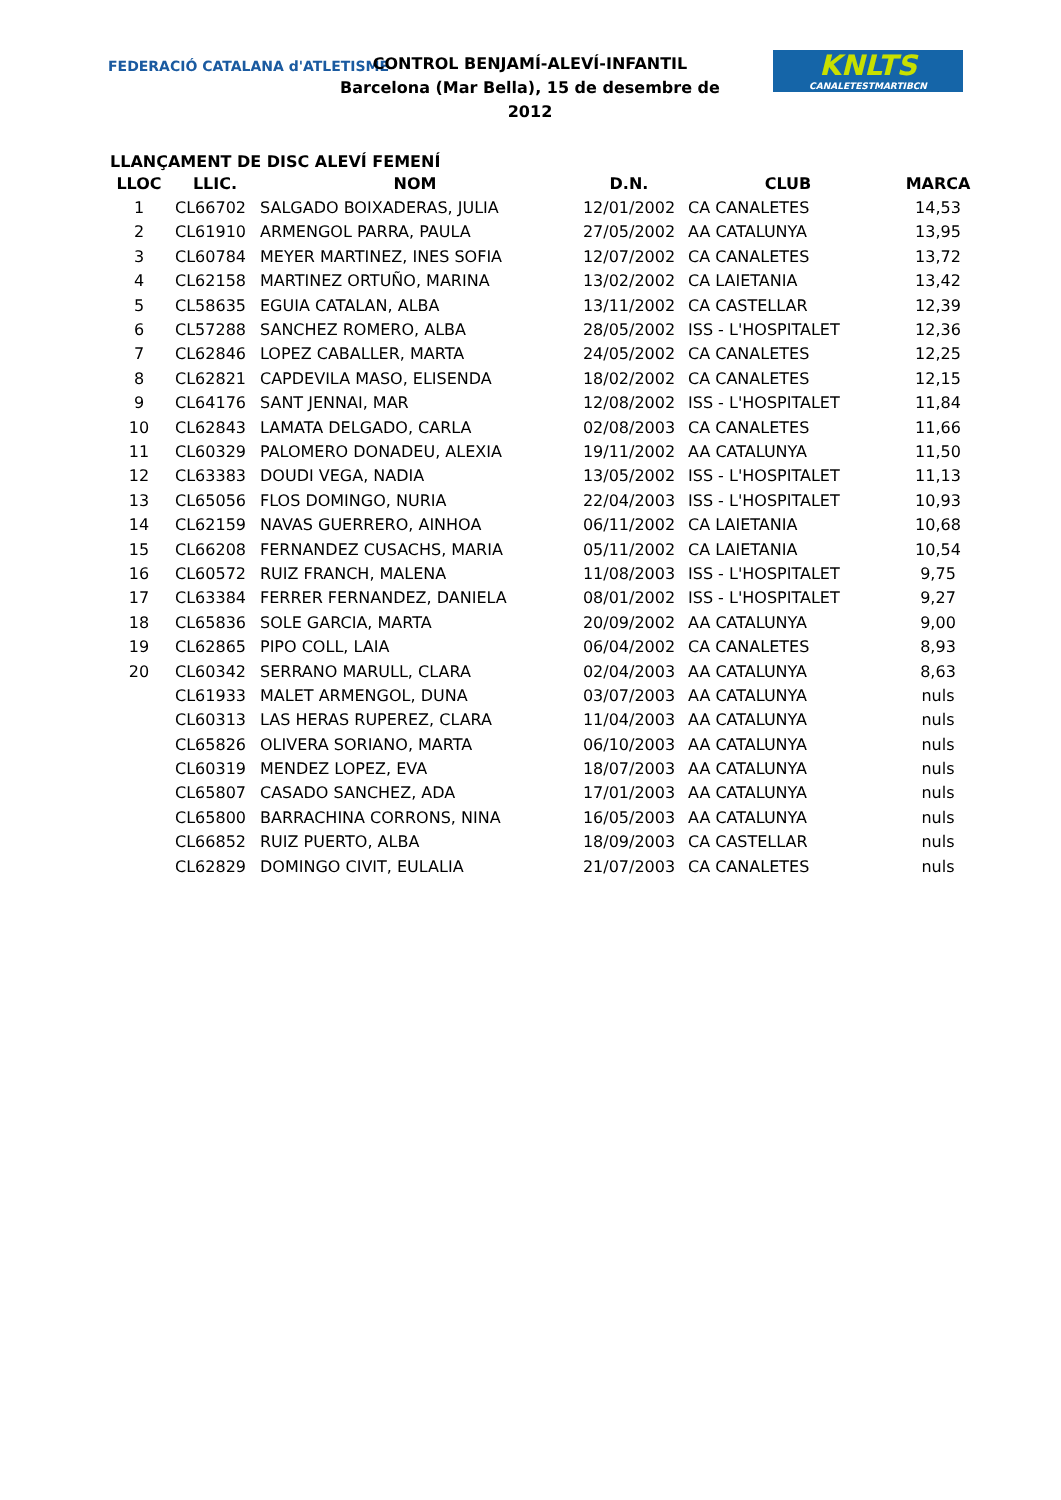FEDERACIÓ CATALANA d'ATLETISME
CONTROL BENJAMÍ-ALEVÍ-INFANTIL
Barcelona (Mar Bella), 15 de desembre de 2012
KNLTS
CANALETESTMARTIBCN
LLANÇAMENT DE DISC ALEVÍ FEMENÍ
| LLOC | LLIC. | NOM | D.N. | CLUB | MARCA |
| --- | --- | --- | --- | --- | --- |
| 1 | CL66702 | SALGADO BOIXADERAS, JULIA | 12/01/2002 | CA CANALETES | 14,53 |
| 2 | CL61910 | ARMENGOL PARRA, PAULA | 27/05/2002 | AA CATALUNYA | 13,95 |
| 3 | CL60784 | MEYER MARTINEZ, INES SOFIA | 12/07/2002 | CA CANALETES | 13,72 |
| 4 | CL62158 | MARTINEZ ORTUÑO, MARINA | 13/02/2002 | CA LAIETANIA | 13,42 |
| 5 | CL58635 | EGUIA CATALAN, ALBA | 13/11/2002 | CA CASTELLAR | 12,39 |
| 6 | CL57288 | SANCHEZ ROMERO, ALBA | 28/05/2002 | ISS - L'HOSPITALET | 12,36 |
| 7 | CL62846 | LOPEZ CABALLER, MARTA | 24/05/2002 | CA CANALETES | 12,25 |
| 8 | CL62821 | CAPDEVILA MASO, ELISENDA | 18/02/2002 | CA CANALETES | 12,15 |
| 9 | CL64176 | SANT JENNAI, MAR | 12/08/2002 | ISS - L'HOSPITALET | 11,84 |
| 10 | CL62843 | LAMATA DELGADO, CARLA | 02/08/2003 | CA CANALETES | 11,66 |
| 11 | CL60329 | PALOMERO DONADEU, ALEXIA | 19/11/2002 | AA CATALUNYA | 11,50 |
| 12 | CL63383 | DOUDI VEGA, NADIA | 13/05/2002 | ISS - L'HOSPITALET | 11,13 |
| 13 | CL65056 | FLOS DOMINGO, NURIA | 22/04/2003 | ISS - L'HOSPITALET | 10,93 |
| 14 | CL62159 | NAVAS GUERRERO, AINHOA | 06/11/2002 | CA LAIETANIA | 10,68 |
| 15 | CL66208 | FERNANDEZ CUSACHS, MARIA | 05/11/2002 | CA LAIETANIA | 10,54 |
| 16 | CL60572 | RUIZ FRANCH, MALENA | 11/08/2003 | ISS - L'HOSPITALET | 9,75 |
| 17 | CL63384 | FERRER FERNANDEZ, DANIELA | 08/01/2002 | ISS - L'HOSPITALET | 9,27 |
| 18 | CL65836 | SOLE GARCIA, MARTA | 20/09/2002 | AA CATALUNYA | 9,00 |
| 19 | CL62865 | PIPO COLL, LAIA | 06/04/2002 | CA CANALETES | 8,93 |
| 20 | CL60342 | SERRANO MARULL, CLARA | 02/04/2003 | AA CATALUNYA | 8,63 |
| | CL61933 | MALET ARMENGOL, DUNA | 03/07/2003 | AA CATALUNYA | nuls |
| | CL60313 | LAS HERAS RUPEREZ, CLARA | 11/04/2003 | AA CATALUNYA | nuls |
| | CL65826 | OLIVERA SORIANO, MARTA | 06/10/2003 | AA CATALUNYA | nuls |
| | CL60319 | MENDEZ LOPEZ, EVA | 18/07/2003 | AA CATALUNYA | nuls |
| | CL65807 | CASADO SANCHEZ, ADA | 17/01/2003 | AA CATALUNYA | nuls |
| | CL65800 | BARRACHINA CORRONS, NINA | 16/05/2003 | AA CATALUNYA | nuls |
| | CL66852 | RUIZ PUERTO, ALBA | 18/09/2003 | CA CASTELLAR | nuls |
| | CL62829 | DOMINGO CIVIT, EULALIA | 21/07/2003 | CA CANALETES | nuls |